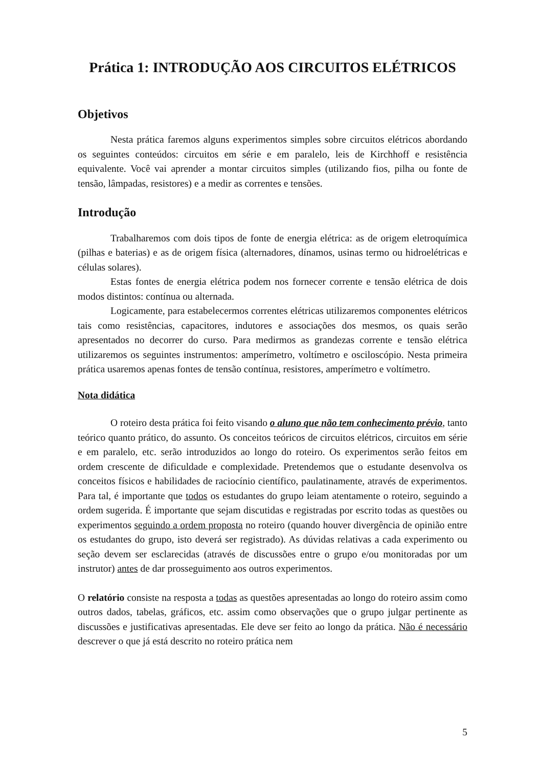Prática 1: INTRODUÇÃO AOS CIRCUITOS ELÉTRICOS
Objetivos
Nesta prática faremos alguns experimentos simples sobre circuitos elétricos abordando os seguintes conteúdos: circuitos em série e em paralelo, leis de Kirchhoff e resistência equivalente. Você vai aprender a montar circuitos simples (utilizando fios, pilha ou fonte de tensão, lâmpadas, resistores) e a medir as correntes e tensões.
Introdução
Trabalharemos com dois tipos de fonte de energia elétrica: as de origem eletroquímica (pilhas e baterias) e as de origem física (alternadores, dínamos, usinas termo ou hidroelétricas e células solares).
Estas fontes de energia elétrica podem nos fornecer corrente e tensão elétrica de dois modos distintos: contínua ou alternada.
Logicamente, para estabelecermos correntes elétricas utilizaremos componentes elétricos tais como resistências, capacitores, indutores e associações dos mesmos, os quais serão apresentados no decorrer do curso. Para medirmos as grandezas corrente e tensão elétrica utilizaremos os seguintes instrumentos: amperímetro, voltímetro e osciloscópio. Nesta primeira prática usaremos apenas fontes de tensão contínua, resistores, amperímetro e voltímetro.
Nota didática
O roteiro desta prática foi feito visando o aluno que não tem conhecimento prévio, tanto teórico quanto prático, do assunto. Os conceitos teóricos de circuitos elétricos, circuitos em série e em paralelo, etc. serão introduzidos ao longo do roteiro. Os experimentos serão feitos em ordem crescente de dificuldade e complexidade. Pretendemos que o estudante desenvolva os conceitos físicos e habilidades de raciocínio científico, paulatinamente, através de experimentos. Para tal, é importante que todos os estudantes do grupo leiam atentamente o roteiro, seguindo a ordem sugerida. É importante que sejam discutidas e registradas por escrito todas as questões ou experimentos seguindo a ordem proposta no roteiro (quando houver divergência de opinião entre os estudantes do grupo, isto deverá ser registrado). As dúvidas relativas a cada experimento ou seção devem ser esclarecidas (através de discussões entre o grupo e/ou monitoradas por um instrutor) antes de dar prosseguimento aos outros experimentos.
O relatório consiste na resposta a todas as questões apresentadas ao longo do roteiro assim como outros dados, tabelas, gráficos, etc. assim como observações que o grupo julgar pertinente as discussões e justificativas apresentadas. Ele deve ser feito ao longo da prática. Não é necessário descrever o que já está descrito no roteiro prática nem
5